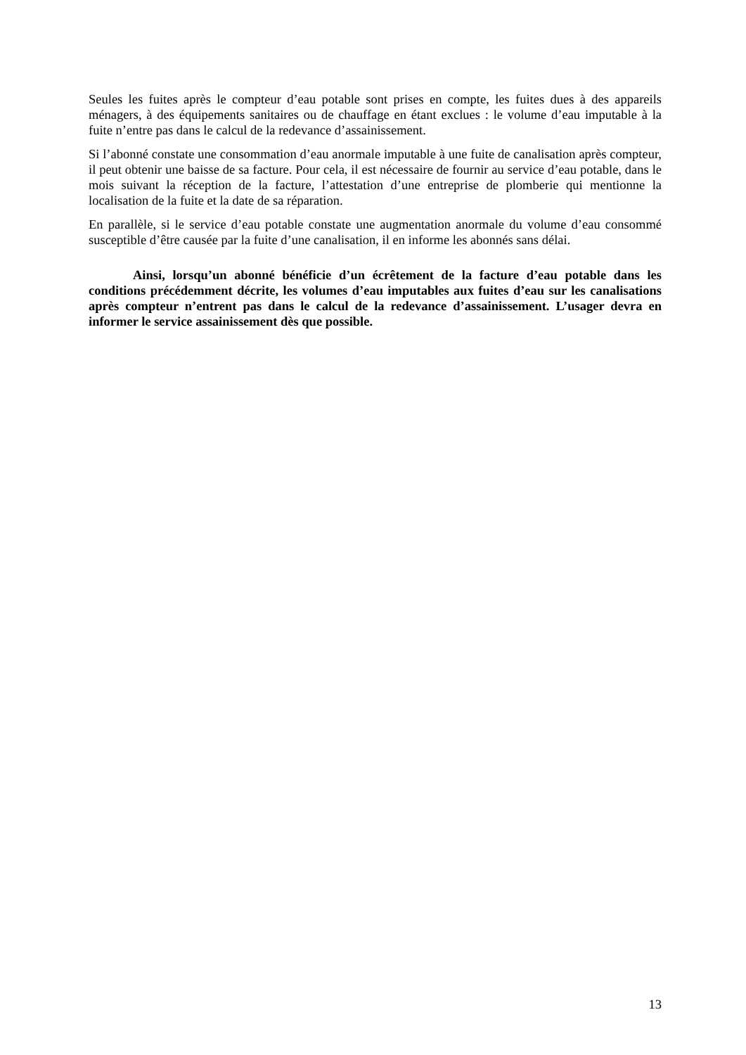Seules les fuites après le compteur d’eau potable sont prises en compte, les fuites dues à des appareils ménagers, à des équipements sanitaires ou de chauffage en étant exclues : le volume d’eau imputable à la fuite n’entre pas dans le calcul de la redevance d’assainissement.
Si l’abonné constate une consommation d’eau anormale imputable à une fuite de canalisation après compteur, il peut obtenir une baisse de sa facture. Pour cela, il est nécessaire de fournir au service d’eau potable, dans le mois suivant la réception de la facture, l’attestation d’une entreprise de plomberie qui mentionne la localisation de la fuite et la date de sa réparation.
En parallèle, si le service d’eau potable constate une augmentation anormale du volume d’eau consommé susceptible d’être causée par la fuite d’une canalisation, il en informe les abonnés sans délai.
Ainsi, lorsqu’un abonné bénéficie d’un écrêtement de la facture d’eau potable dans les conditions précédemment décrite, les volumes d’eau imputables aux fuites d’eau sur les canalisations après compteur n’entrent pas dans le calcul de la redevance d’assainissement. L’usager devra en informer le service assainissement dès que possible.
13